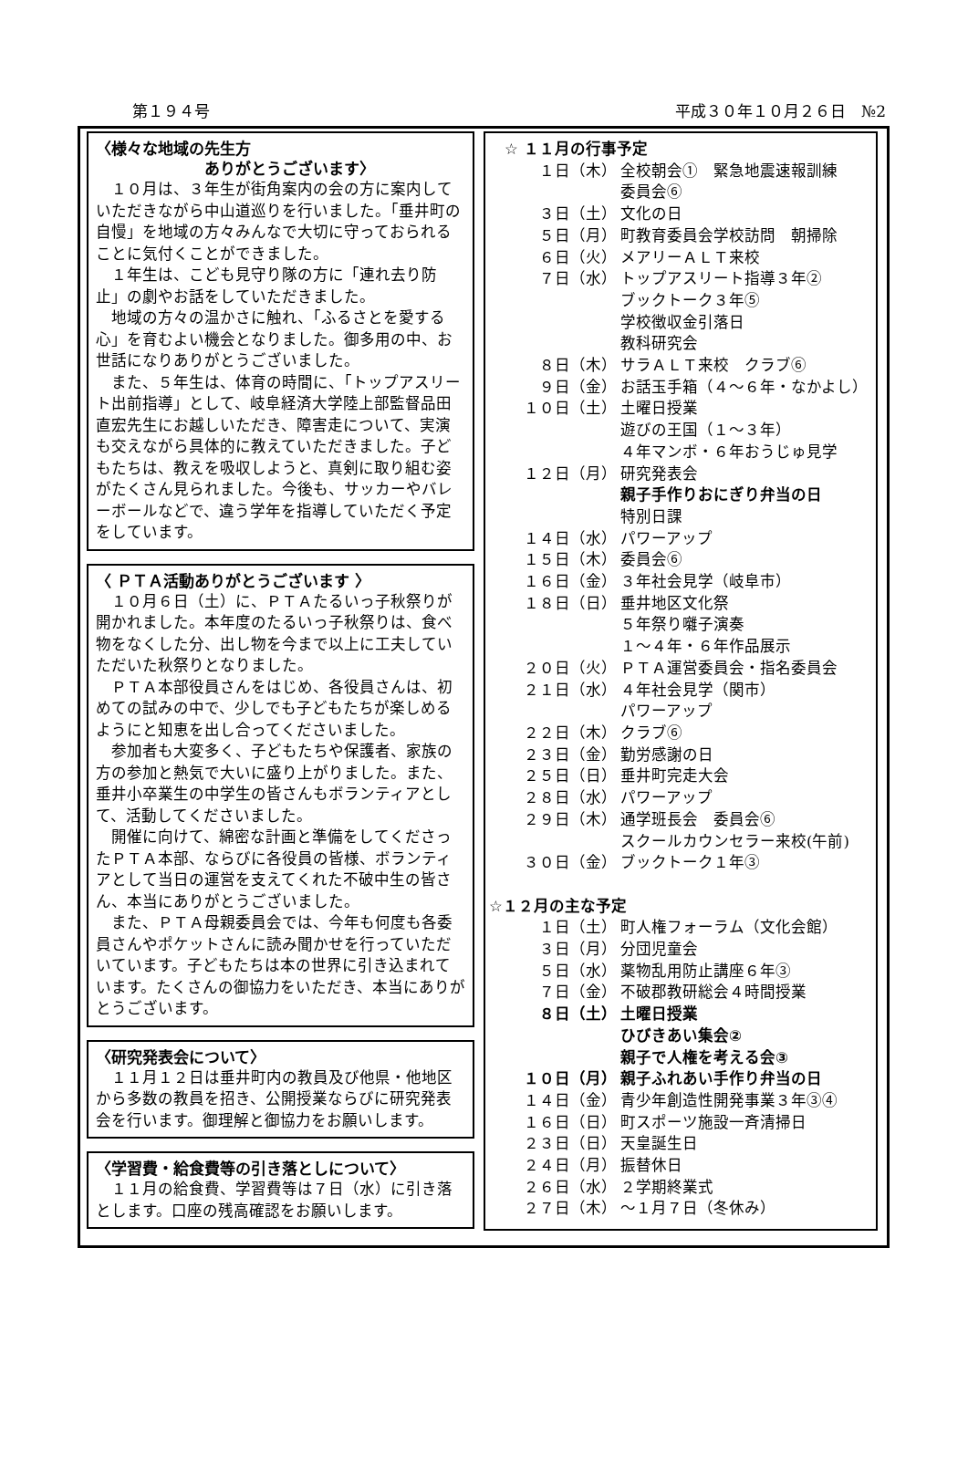第１９４号 平成３０年１０月２６日　№2
〈様々な地域の先生方
　　　　　　　ありがとうございます〉
１０月は、３年生が街角案内の会の方に案内していただきながら中山道巡りを行いました。「垂井町の自慢」を地域の方々みんなで大切に守っておられることに気付くことができました。
１年生は、こども見守り隊の方に「連れ去り防止」の劇やお話をしていただきました。
地域の方々の温かさに触れ、「ふるさとを愛する心」を育むよい機会となりました。御多用の中、お世話になりありがとうございました。
また、５年生は、体育の時間に、「トップアスリート出前指導」として、岐阜経済大学陸上部監督品田直宏先生にお越しいただき、障害走について、実演も交えながら具体的に教えていただきました。子どもたちは、教えを吸収しようと、真剣に取り組む姿がたくさん見られました。今後も、サッカーやバレーボールなどで、違う学年を指導していただく予定をしています。
〈 ＰＴＡ活動ありがとうございます 〉
１０月６日（土）に、ＰＴＡたるいっ子秋祭りが開かれました。本年度のたるいっ子秋祭りは、食べ物をなくした分、出し物を今まで以上に工夫していただいた秋祭りとなりました。
ＰＴＡ本部役員さんをはじめ、各役員さんは、初めての試みの中で、少しでも子どもたちが楽しめるようにと知恵を出し合ってくださいました。
参加者も大変多く、子どもたちや保護者、家族の方の参加と熱気で大いに盛り上がりました。また、垂井小卒業生の中学生の皆さんもボランティアとして、活動してくださいました。
開催に向けて、綿密な計画と準備をしてくださったＰＴＡ本部、ならびに各役員の皆様、ボランティアとして当日の運営を支えてくれた不破中生の皆さん、本当にありがとうございました。
また、ＰＴＡ母親委員会では、今年も何度も各委員さんやポケットさんに読み聞かせを行っていただいています。子どもたちは本の世界に引き込まれています。たくさんの御協力をいただき、本当にありがとうございます。
〈研究発表会について〉
１１月１２日は垂井町内の教員及び他県・他地区から多数の教員を招き、公開授業ならびに研究発表会を行います。御理解と御協力をお願いします。
〈学習費・給食費等の引き落としについて〉
１１月の給食費、学習費等は７日（水）に引き落とします。口座の残高確認をお願いします。
　☆ １１月の行事予定
１日（木） 全校朝会①　緊急地震速報訓練
委員会⑥
３日（土） 文化の日
５日（月） 町教育委員会学校訪問　朝掃除
６日（火） メアリーＡＬＴ来校
７日（水） トップアスリート指導３年②
ブックトーク３年⑤
学校徴収金引落日
教科研究会
８日（木） サラＡＬＴ来校　クラブ⑥
９日（金） お話玉手箱（４～６年・なかよし）
１０日（土） 土曜日授業
遊びの王国（１～３年）
４年マンボ・６年おうじゅ見学
１２日（月） 研究発表会
親子手作りおにぎり弁当の日
特別日課
１４日（水） パワーアップ
１５日（木） 委員会⑥
１６日（金） ３年社会見学（岐阜市）
１８日（日） 垂井地区文化祭
５年祭り囃子演奏
１～４年・６年作品展示
２０日（火） ＰＴＡ運営委員会・指名委員会
２１日（水） ４年社会見学（関市）
パワーアップ
２２日（木） クラブ⑥
２３日（金） 勤労感謝の日
２５日（日） 垂井町完走大会
２８日（水） パワーアップ
２９日（木） 通学班長会　委員会⑥
スクールカウンセラー来校(午前)
３０日（金） ブックトーク１年③
☆１２月の主な予定
１日（土） 町人権フォーラム（文化会館）
３日（月） 分団児童会
５日（水） 薬物乱用防止講座６年③
７日（金） 不破郡教研総会４時間授業
８日（土） 土曜日授業
ひびきあい集会②
親子で人権を考える会③
１０日（月） 親子ふれあい手作り弁当の日
１４日（金） 青少年創造性開発事業３年③④
１６日（日） 町スポーツ施設一斉清掃日
２３日（日） 天皇誕生日
２４日（月） 振替休日
２６日（水） ２学期終業式
２７日（木） ～１月７日（冬休み）